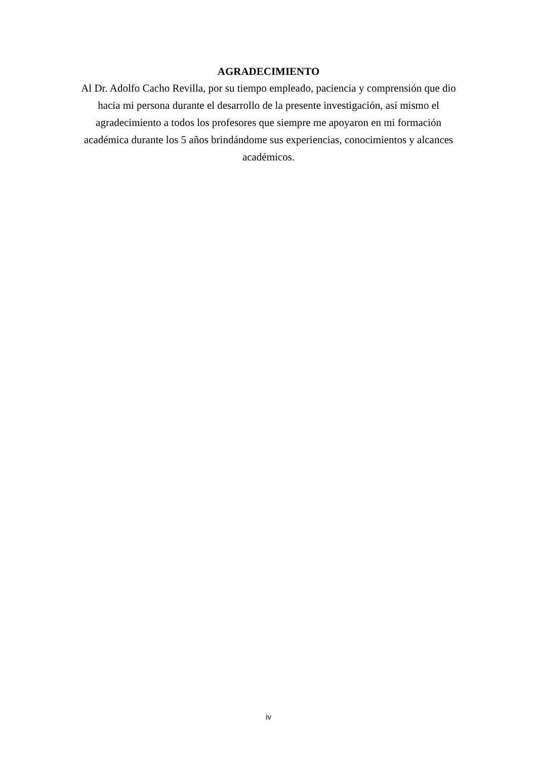AGRADECIMIENTO
Al Dr. Adolfo Cacho Revilla, por su tiempo empleado, paciencia y comprensión que dio hacia mi persona durante el desarrollo de la presente investigación, así mismo el agradecimiento a todos los profesores que siempre me apoyaron en mi formación académica durante los 5 años brindándome sus experiencias, conocimientos y alcances académicos.
iv